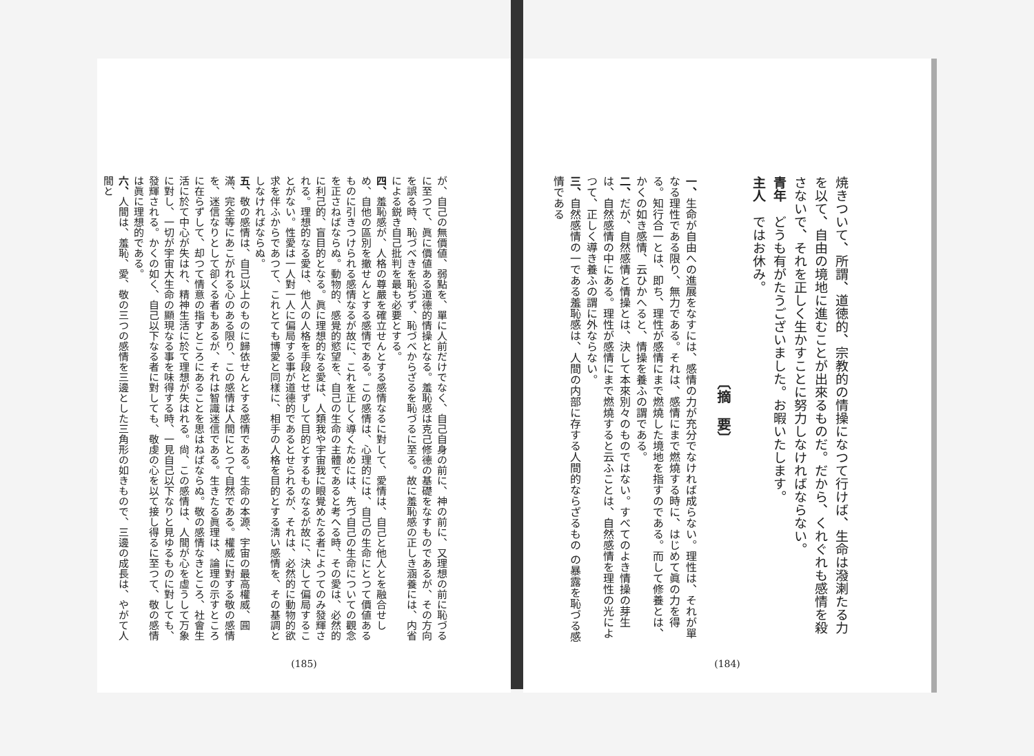焼きついて、所謂、道徳的、宗教的の情操になつて行けば、生命は潑溂たる力を以て、自由の境地に進むことが出來るものだ。だから、くれぐれも感情を殺さないで、それを正しく生かすことに努力しなければならない。
青年　どうも有がたうございました。お暇いたします。
主人　ではお休み。
〔摘　要〕
一、生命が自由への進展をなすには、感情の力が充分でなければ成らない。理性は、それが單なる理性である限り、無力である。それは、感情にまで燃燒する時に、はじめて眞の力を得る。知行合一とは、即ち、理性が感情にまで燃燒した境地を指すのである。而して修養とは、かくの如き感情、云ひかへると、情操を養ふの謂である。
二、だが、自然感情と情操とは、決して本來別々のものではない。すべてのよき情操の芽生は、自然感情の中にある。理性が感情にまで燃燒すると云ふことは、自然感情を理性の光によつて、正しく導き養ふの謂に外ならない。
三、自然感情の一である羞恥感は、人間の内部に存する人間的ならざるもの の暴露を恥づる感情である
(184)
が、自己の無價値、弱點を、單に人前だけでなく、自己自身の前に、神の前に、又理想の前に恥づるに至つて、眞に價値ある道德的情操となる。羞恥感は克己修德の基礎をなすものであるが、その方向を誤る時、恥づべきを恥ぢず、恥づべからざるを恥づるに至る。故に羞恥感の正しき涵養には、内省による鋭き自己批判を最も必要とする。
四、羞恥感が、人格の尊嚴を確立せんとする感情なるに對して、愛情は、自己と他人とを融合せしめ、自他の區別を撤せんとする感情である。この感情は、心理的には、自己の生命にとつて價値あるものに引きつけられる感情なるが故に、これを正しく導くためには、先づ自己の生命についての觀念を正さねばならぬ。動物的、感覺的慾望を、自己の生命の主體であると考へる時、その愛は、必然的に利己的、盲目的となる。眞に理想的なる愛は、人類我や宇宙我に眼覺めたる者によつてのみ發輝される。理想的なる愛は、他人の人格を手段とせずして目的とするものなるが故に、決して偏局することがない。性愛は一人對一人に偏局する事が道德的であるとせられるが、それは、必然的に動物的欲求を伴ふからであつて、これとても博愛と同樣に、相手の人格を目的とする淸い感情を、その基調としなければならぬ。
五、敬の感情は、自己以上のものに歸依せんとする感情である。生命の本源、宇宙の最高權威、圓滿、完全等にあこがれる心のある限り、この感情は人間にとつて自然である。權威に對する敬の感情を、迷信なりとして卻くる者もあるが、それは智識迷信である。生きたる眞理は、論理の示すところに在らずして、却つて情意の指すところにあることを思はねばならぬ。敬の感情なきところ、社會生活に於て中心が失はれ、精神生活に於て理想が失はれる。尙、この感情は、人間が心を虛うして万象に對し、一切が宇宙大生命の顯現なる事を味得する時、一見自己以下なりと見ゆるものに對しても、發輝される。かくの如く、自己以下なる者に對しても、敬虔の心を以て接し得るに至つて、敬の感情は眞に理想的である。
六、人間は、羞恥、愛、敬の三つの感情を三邊とした三角形の如きもので、三邊の成長は、やがて人間と
(185)